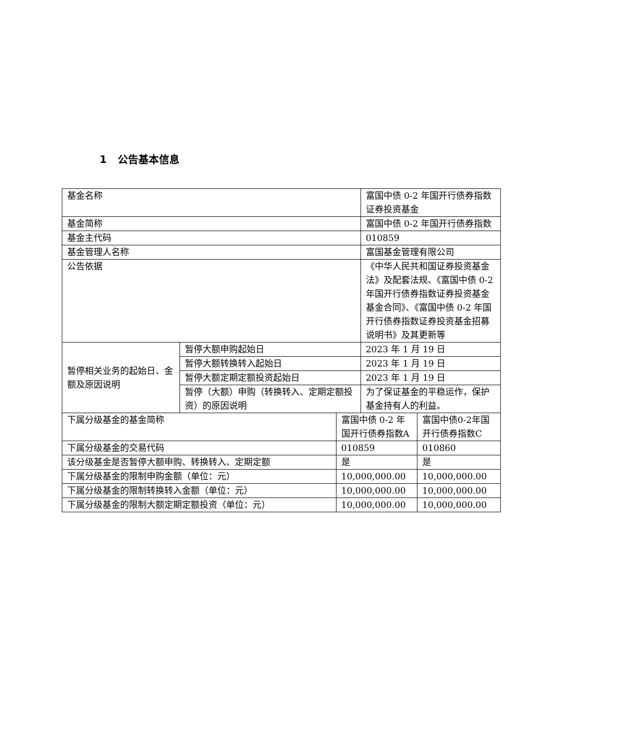1 公告基本信息
| 基金名称 | | | 富国中债 0-2 年国开行债券指数证券投资基金 | |
| 基金简称 | | | 富国中债 0-2 年国开行债券指数 | |
| 基金主代码 | | | 010859 | |
| 基金管理人名称 | | | 富国基金管理有限公司 | |
| 公告依据 | | | 《中华人民共和国证券投资基金法》及配套法规、《富国中债 0-2 年国开行债券指数证券投资基金基金合同》、《富国中债 0-2 年国开行债券指数证券投资基金招募说明书》及其更新等 | |
| 暂停相关业务的起始日、金额及原因说明 | 暂停大额申购起始日 | | 2023 年 1 月 19 日 | |
| | 暂停大额转换转入起始日 | | 2023 年 1 月 19 日 | |
| | 暂停大额定期定额投资起始日 | | 2023 年 1 月 19 日 | |
| | 暂停（大额）申购（转换转入、定期定额投资）的原因说明 | | 为了保证基金的平稳运作，保护基金持有人的利益。 | |
| 下属分级基金的基金简称 | | 富国中债 0-2 年国开行债券指数A | | 富国中债0-2年国开行债券指数C |
| 下属分级基金的交易代码 | | 010859 | | 010860 |
| 该分级基金是否暂停大额申购、转换转入、定期定额 | | 是 | | 是 |
| 下属分级基金的限制申购金额（单位：元） | | 10,000,000.00 | | 10,000,000.00 |
| 下属分级基金的限制转换转入金额（单位：元） | | 10,000,000.00 | | 10,000,000.00 |
| 下属分级基金的限制大额定期定额投资（单位：元） | | 10,000,000.00 | | 10,000,000.00 |